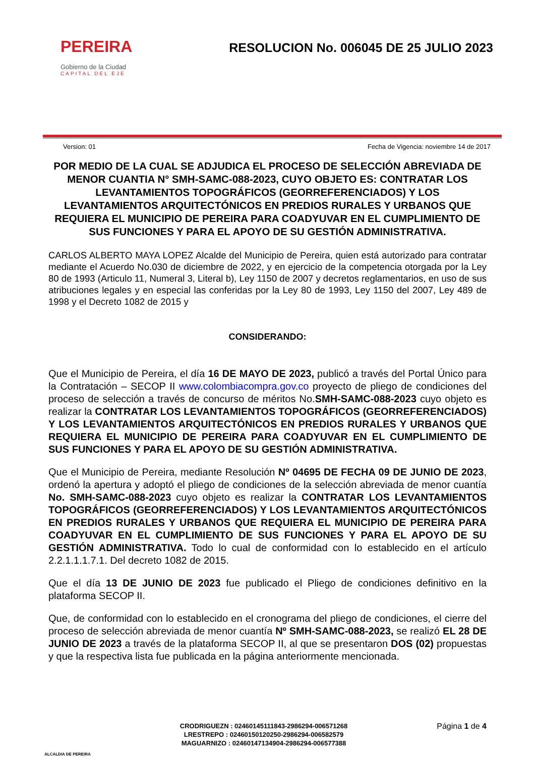PEREIRA
Gobierno de la Ciudad
CAPITAL DEL EJE
RESOLUCION No. 006045 DE 25 JULIO 2023
Version: 01 Fecha de Vigencia: noviembre 14 de 2017
POR MEDIO DE LA CUAL SE ADJUDICA EL PROCESO DE SELECCIÓN ABREVIADA DE MENOR CUANTIA N° SMH-SAMC-088-2023, CUYO OBJETO ES: CONTRATAR LOS LEVANTAMIENTOS TOPOGRÁFICOS (GEORREFERENCIADOS) Y LOS LEVANTAMIENTOS ARQUITECTÓNICOS EN PREDIOS RURALES Y URBANOS QUE REQUIERA EL MUNICIPIO DE PEREIRA PARA COADYUVAR EN EL CUMPLIMIENTO DE SUS FUNCIONES Y PARA EL APOYO DE SU GESTIÓN ADMINISTRATIVA.
CARLOS ALBERTO MAYA LOPEZ Alcalde del Municipio de Pereira, quien está autorizado para contratar mediante el Acuerdo No.030 de diciembre de 2022, y en ejercicio de la competencia otorgada por la Ley 80 de 1993 (Articulo 11, Numeral 3, Literal b), Ley 1150 de 2007 y decretos reglamentarios, en uso de sus atribuciones legales y en especial las conferidas por la Ley 80 de 1993, Ley 1150 del 2007, Ley 489 de 1998 y el Decreto 1082 de 2015 y
CONSIDERANDO:
Que el Municipio de Pereira, el día 16 DE MAYO DE 2023, publicó a través del Portal Único para la Contratación – SECOP II www.colombiacompra.gov.co proyecto de pliego de condiciones del proceso de selección a través de concurso de méritos No.SMH-SAMC-088-2023 cuyo objeto es realizar la CONTRATAR LOS LEVANTAMIENTOS TOPOGRÁFICOS (GEORREFERENCIADOS) Y LOS LEVANTAMIENTOS ARQUITECTÓNICOS EN PREDIOS RURALES Y URBANOS QUE REQUIERA EL MUNICIPIO DE PEREIRA PARA COADYUVAR EN EL CUMPLIMIENTO DE SUS FUNCIONES Y PARA EL APOYO DE SU GESTIÓN ADMINISTRATIVA.
Que el Municipio de Pereira, mediante Resolución Nº 04695 DE FECHA 09 DE JUNIO DE 2023, ordenó la apertura y adoptó el pliego de condiciones de la selección abreviada de menor cuantía No. SMH-SAMC-088-2023 cuyo objeto es realizar la CONTRATAR LOS LEVANTAMIENTOS TOPOGRÁFICOS (GEORREFERENCIADOS) Y LOS LEVANTAMIENTOS ARQUITECTÓNICOS EN PREDIOS RURALES Y URBANOS QUE REQUIERA EL MUNICIPIO DE PEREIRA PARA COADYUVAR EN EL CUMPLIMIENTO DE SUS FUNCIONES Y PARA EL APOYO DE SU GESTIÓN ADMINISTRATIVA. Todo lo cual de conformidad con lo establecido en el artículo 2.2.1.1.1.7.1. Del decreto 1082 de 2015.
Que el día 13 DE JUNIO DE 2023 fue publicado el Pliego de condiciones definitivo en la plataforma SECOP II.
Que, de conformidad con lo establecido en el cronograma del pliego de condiciones, el cierre del proceso de selección abreviada de menor cuantía Nº SMH-SAMC-088-2023, se realizó EL 28 DE JUNIO DE 2023 a través de la plataforma SECOP II, al que se presentaron DOS (02) propuestas y que la respectiva lista fue publicada en la página anteriormente mencionada.
ALCALDIA DE PEREIRA
CRODRIGUEZN : 02460145111843-2986294-006571268
LRESTREPO : 02460150120250-2986294-006582579
MAGUARNIZO : 02460147134904-2986294-006577388
Página 1 de 4